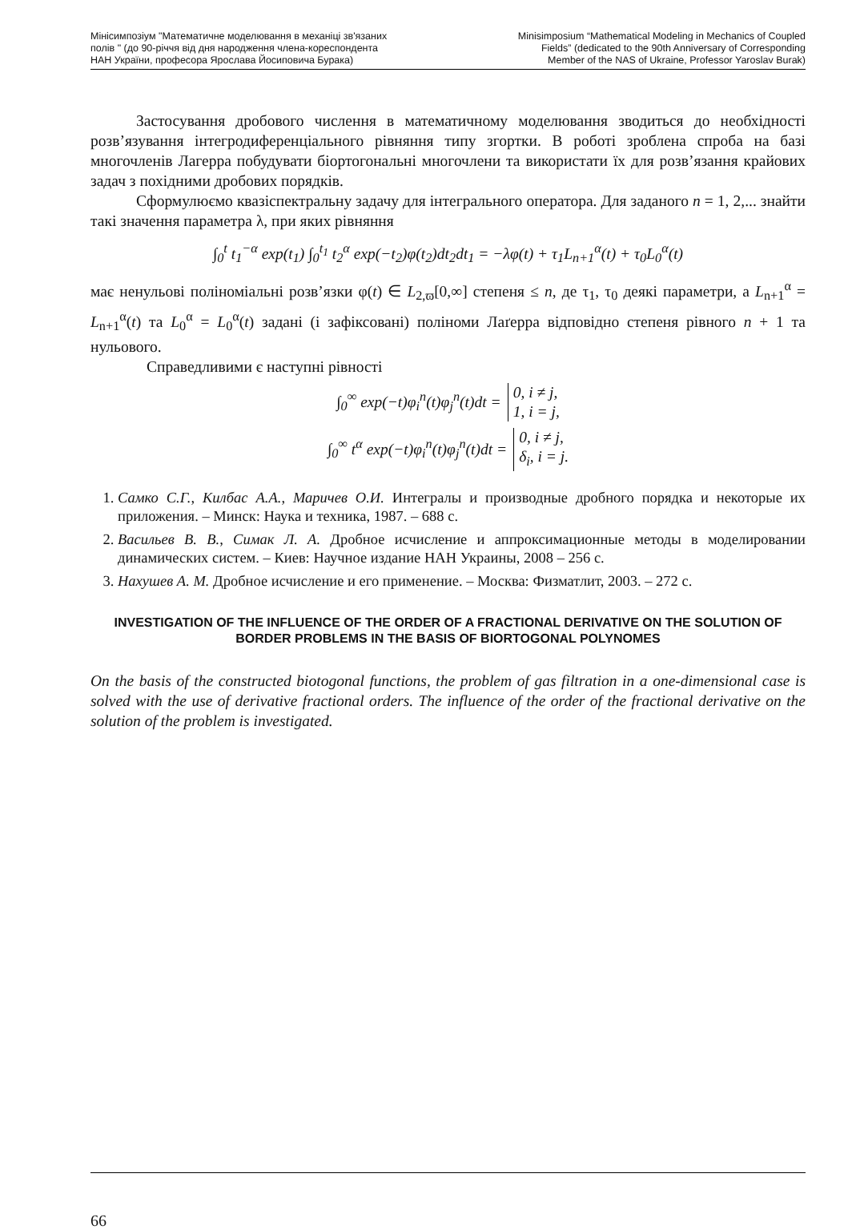Мінісимпозіум "Математичне моделювання в механіці зв'язаних
полів " (до 90-річчя від дня народження члена-кореспондента
НАН України, професора Ярослава Йосиповича Бурака)
Minisimposium “Mathematical Modeling in Mechanics of Coupled
Fields” (dedicated to the 90th Anniversary of Corresponding
Member of the NAS of Ukraine, Professor Yaroslav Burak)
Застосування дробового числення в математичному моделювання зводиться до необхідності розв’язування інтегродиференціального рівняння типу згортки. В роботі зроблена спроба на базі многочленів Лагерра побудувати біортогональні многочлени та використати їх для розв’язання крайових задач з похідними дробових порядків.
Сформулюємо квазіспектральну задачу для інтегрального оператора. Для заданого n = 1, 2,... знайти такі значення параметра λ, при яких рівняння
∫<sub>0</sub><sup>t</sup> t<sub>1</sub><sup>−α</sup> exp(t<sub>1</sub>) ∫<sub>0</sub><sup>t<sub>1</sub></sup> t<sub>2</sub><sup>α</sup> exp(−t<sub>2</sub>)φ(t<sub>2</sub>)dt<sub>2</sub>dt<sub>1</sub> = −λφ(t) + τ<sub>1</sub>L<sub>n+1</sub><sup>α</sup>(t) + τ<sub>0</sub>L<sub>0</sub><sup>α</sup>(t)
має ненульові поліноміальні розв’язки φ(t) ∈ L<sub>2,ϖ</sub>[0,∞] степеня ≤ n, де τ<sub>1</sub>, τ<sub>0</sub> деякі параметри, а L<sub>n+1</sub><sup>α</sup> = L<sub>n+1</sub><sup>α</sup>(t) та L<sub>0</sub><sup>α</sup> = L<sub>0</sub><sup>α</sup>(t) задані (і зафіксовані) поліноми Лаґерра відповідно степеня рівного n + 1 та нульового.
Справедливими є наступні рівності
∫<sub>0</sub><sup>∞</sup> exp(−t)φ<sub>i</sub><sup>n</sup>(t)φ<sub>j</sub><sup>n</sup>(t)dt = 0, i ≠ j,
1, i = j,
∫<sub>0</sub><sup>∞</sup> t<sup>α</sup> exp(−t)φ<sub>i</sub><sup>n</sup>(t)φ<sub>j</sub><sup>n</sup>(t)dt = 0, i ≠ j,
δ<sub>i</sub>, i = j.
1. Самко С.Г., Килбас А.А., Маричев О.И. Интегралы и производные дробного порядка и некоторые их приложения. – Минск: Наука и техника, 1987. – 688 с.
2. Васильев В. В., Симак Л. А. Дробное исчисление и аппроксимационные методы в моделировании динамических систем. – Киев: Научное издание НАН Украины, 2008 – 256 с.
3. Нахушев А. М. Дробное исчисление и его применение. – Москва: Физматлит, 2003. – 272 с.
INVESTIGATION OF THE INFLUENCE OF THE ORDER OF A FRACTIONAL DERIVATIVE ON THE SOLUTION OF BORDER PROBLEMS IN THE BASIS OF BIORTOGONAL POLYNOMES
On the basis of the constructed biotogonal functions, the problem of gas filtration in a one-dimensional case is solved with the use of derivative fractional orders. The influence of the order of the fractional derivative on the solution of the problem is investigated.
66